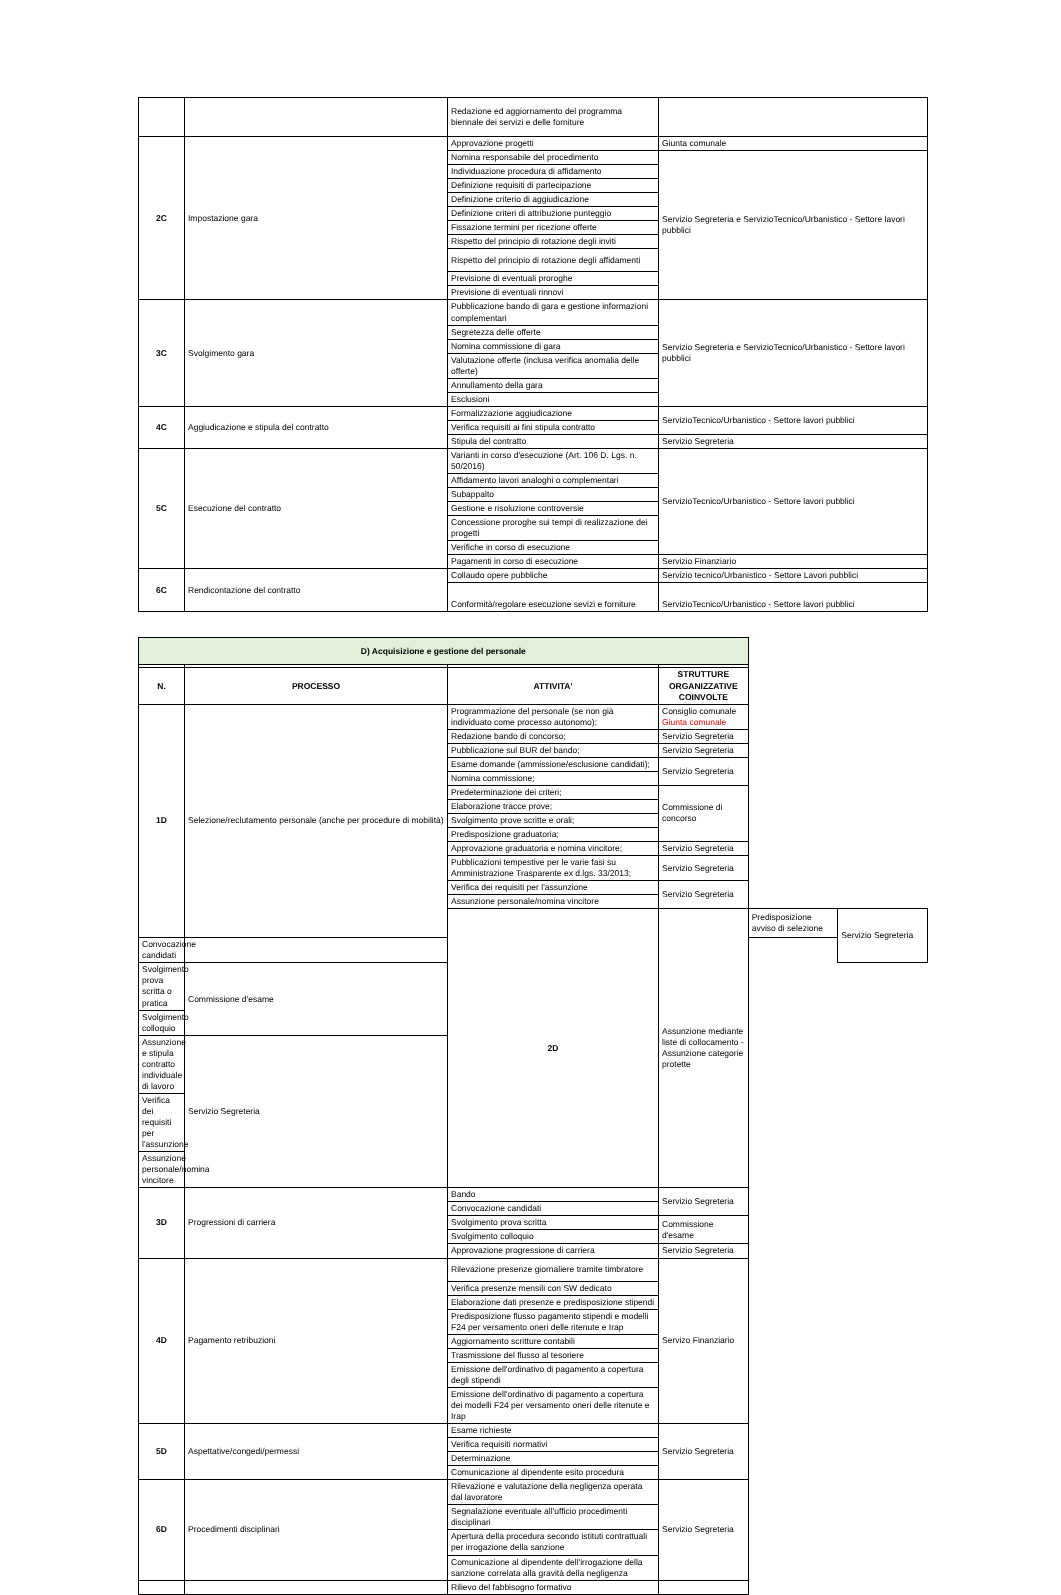| | | Redazione ed aggiornamento del programma biennale dei servizi e delle forniture | |
| 2C | Impostazione gara | Approvazione progetti | Giunta comunale |
| | | Nomina responsabile del procedimento | Servizio Segreteria e ServizioTecnico/Urbanistico - Settore lavori pubblici |
| | | Individuazione procedura di affidamento | |
| | | Definizione requisiti di partecipazione | |
| | | Definizione criterio di aggiudicazione | |
| | | Definizione criteri di attribuzione punteggio | |
| | | Fissazione termini per ricezione offerte | |
| | | Rispetto del principio di rotazione degli inviti | |
| | | Rispetto del principio di rotazione degli affidamenti | |
| | | Previsione di eventuali proroghe | |
| | | Previsione di eventuali rinnovi | |
| 3C | Svolgimento gara | Pubblicazione bando di gara e gestione informazioni complementari | Servizio Segreteria e ServizioTecnico/Urbanistico - Settore lavori pubblici |
| | | Segretezza delle offerte | |
| | | Nomina commissione di gara | |
| | | Valutazione offerte (inclusa verifica anomalia delle offerte) | |
| | | Annullamento della gara | |
| | | Esclusioni | |
| 4C | Aggiudicazione e stipula del contratto | Formalizzazione aggiudicazione | ServizioTecnico/Urbanistico - Settore lavori pubblici |
| | | Verifica requisiti ai fini stipula contratto | |
| | | Stipula del contratto | Servizio Segreteria |
| 5C | Esecuzione del contratto | Varianti in corso d'esecuzione (Art. 106 D. Lgs. n. 50/2016) | ServizioTecnico/Urbanistico - Settore lavori pubblici |
| | | Affidamento lavori analoghi o complementari | |
| | | Subappalto | |
| | | Gestione e risoluzione controversie | |
| | | Concessione proroghe sui tempi di realizzazione dei progetti | |
| | | Verifiche in corso di esecuzione | |
| | | Pagamenti in corso di esecuzione | Servizio Finanziario |
| 6C | Rendicontazione del contratto | Collaudo opere pubbliche | Servizio tecnico/Urbanistico - Settore Lavori pubblici |
| | | Conformità/regolare esecuzione sevizi e forniture | ServizioTecnico/Urbanistico - Settore lavori pubblici |
| D) Acquisizione e gestione del personale | | | | | |
| N. | PROCESSO | ATTIVITA' | STRUTTURE ORGANIZZATIVE COINVOLTE | | |
| 1D | Selezione/reclutamento personale (anche per procedure di mobilità) | Programmazione del personale (se non già individuato come processo autonomo); | Consiglio comunale Giunta comunale | | |
| | | Redazione bando di concorso; | Servizio Segreteria | | |
| | | Pubblicazione sul BUR del bando; | Servizio Segreteria | | |
| | | Esame domande (ammissione/esclusione candidati); | Servizio Segreteria | | |
| | | Nomina commissione; | | | |
| | | Predeterminazione dei criteri; | Commissione di concorso | | |
| | | Elaborazione tracce prove; | | | |
| | | Svolgimento prove scritte e orali; | | | |
| | | Predisposizione graduatoria; | | | |
| | | Approvazione graduatoria e nomina vincitore; | Servizio Segreteria | | |
| | | Pubblicazioni tempestive per le varie fasi su Amministrazione Trasparente ex d.lgs. 33/2013; | Servizio Segreteria | | |
| | | Verifica dei requisiti per l'assunzione | Servizio Segreteria | | |
| | | Assunzione personale/nomina vincitore | | | |
| | | 2D | Assunzione mediante liste di collocamento - Assunzione categorie protette | Predisposizione avviso di selezione | Servizio Segreteria |
| Convocazione candidati | | | | | |
| Svolgimento prova scritta o pratica | Commissione d'esame | | | | |
| Svolgimento colloquio | | | | | |
| Assunzione e stipula contratto individuale di lavoro | Servizio Segreteria | | | | |
| Verifica dei requisiti per l'assunzione | | | | | |
| Assunzione personale/nomina vincitore | | | | | |
| 3D | Progressioni di carriera | Bando | Servizio Segreteria | | |
| | | Convocazione candidati | | | |
| | | Svolgimento prova scritta | Commissione d'esame | | |
| | | Svolgimento colloquio | | | |
| | | Approvazione progressione di carriera | Servizio Segreteria | | |
| 4D | Pagamento retribuzioni | Rilevazione presenze giornaliere tramite timbratore | Servizo Finanziario | | |
| | | Verifica presenze mensili con SW dedicato | | | |
| | | Elaborazione dati presenze e predisposizione stipendi | | | |
| | | Predisposizione flusso pagamento stipendi e modelli F24 per versamento oneri delle ritenute e Irap | | | |
| | | Aggiornamento scritture contabili | | | |
| | | Trasmissione del flusso al tesoriere | | | |
| | | Emissione dell'ordinativo di pagamento a copertura degli stipendi | | | |
| | | Emissione dell'ordinativo di pagamento a copertura dei modelli F24 per versamento oneri delle ritenute e Irap | | | |
| 5D | Aspettative/congedi/permessi | Esame richieste | Servizio Segreteria | | |
| | | Verifica requisiti normativi | | | |
| | | Determinazione | | | |
| | | Comunicazione al dipendente esito procedura | | | |
| 6D | Procedimenti disciplinari | Rilevazione e valutazione della negligenza operata dal lavoratore | Servizio Segreteria | | |
| | | Segnalazione eventuale all'ufficio procedimenti disciplinari | | | |
| | | Apertura della procedura secondo istituti contrattuali per irrogazione della sanzione | | | |
| | | Comunicazione al dipendente dell'irrogazione della sanzione correlata alla gravità della negligenza | | | |
| | | Rilievo del fabbisogno formativo | | | |